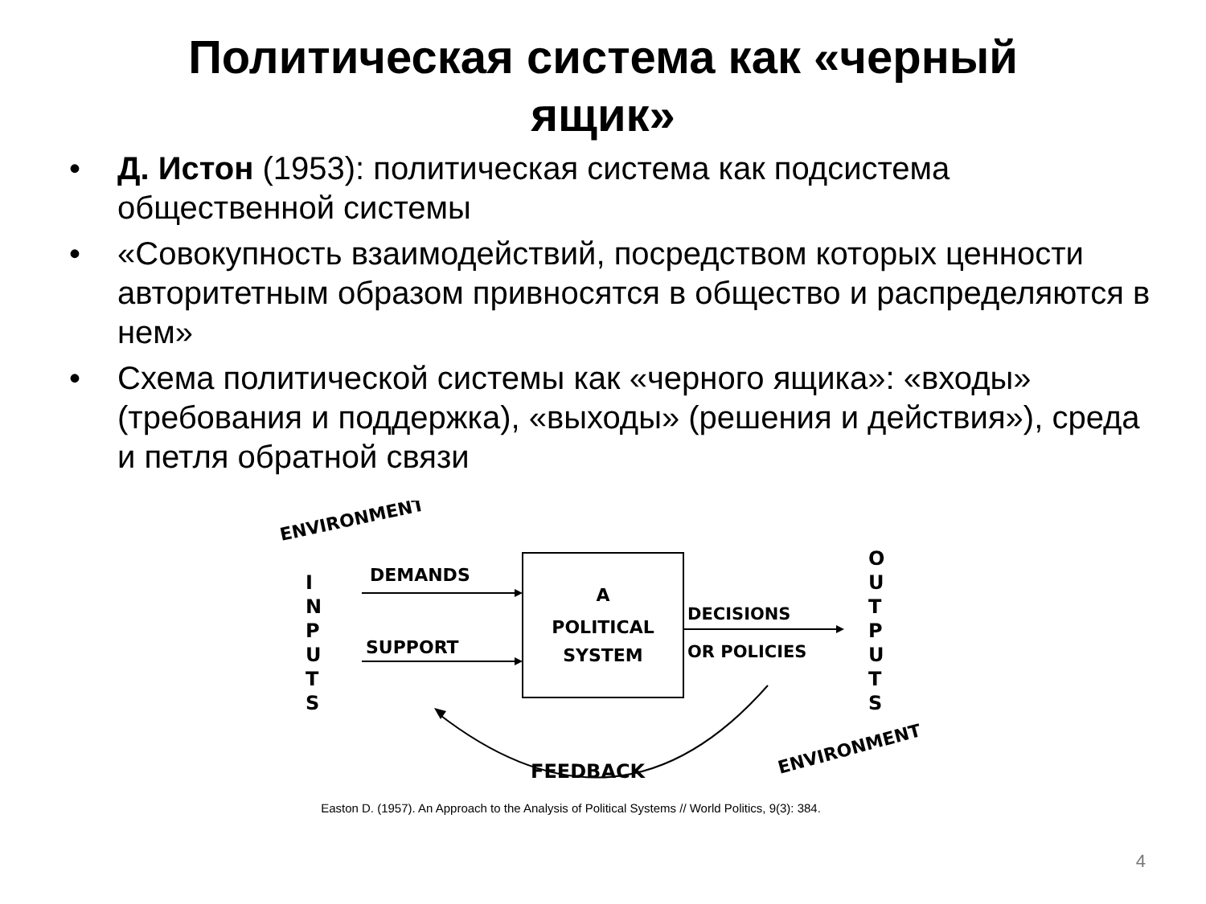Политическая система как «черный
ящик»
• Д. Истон (1953): политическая система как подсистема общественной системы
• «Совокупность взаимодействий, посредством которых ценности авторитетным образом привносятся в общество и распределяются в нем»
• Схема политической системы как «черного ящика»: «входы» (требования и поддержка), «выходы» (решения и действия»), среда и петля обратной связи
ENVIRONMENT
I
N
P
U
T
S
DEMANDS
SUPPORT
A
POLITICAL
SYSTEM
DECISIONS
OR POLICIES
O
U
T
P
U
T
S
FEEDBACK
ENVIRONMENT
Easton D. (1957). An Approach to the Analysis of Political Systems // World Politics, 9(3): 384.
4